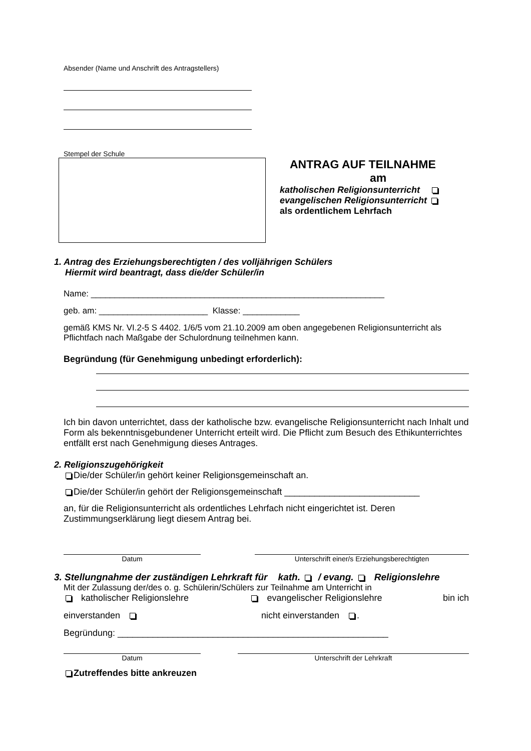Absender (Name und Anschrift des Antragstellers)
Stempel der Schule
ANTRAG AUF TEILNAHME
am
katholischen Religionsunterricht
evangelischen Religionsunterricht
als ordentlichem Lehrfach
1. Antrag des Erziehungsberechtigten / des volljährigen Schülers
Hiermit wird beantragt, dass die/der Schüler/in
Name: ______________________________________________________________
geb. am: _______________________ Klasse: ____________
gemäß KMS Nr. VI.2-5 S 4402. 1/6/5 vom 21.10.2009 am oben angegebenen Religionsunterricht als Pflichtfach nach Maßgabe der Schulordnung teilnehmen kann.
Begründung (für Genehmigung unbedingt erforderlich):
Ich bin davon unterrichtet, dass der katholische bzw. evangelische Religionsunterricht nach Inhalt und Form als bekenntnisgebundener Unterricht erteilt wird. Die Pflicht zum Besuch des Ethikunterrichtes entfällt erst nach Genehmigung dieses Antrages.
2. Religionszugehörigkeit
Die/der Schüler/in gehört keiner Religionsgemeinschaft an.
Die/der Schüler/in gehört der Religionsgemeinschaft ___________________________
an, für die Religionsunterricht als ordentliches Lehrfach nicht eingerichtet ist. Deren Zustimmungserklärung liegt diesem Antrag bei.
Datum Unterschrift einer/s Erziehungsberechtigten
3. Stellungnahme der zuständigen Lehrkraft für kath. / evang. Religionslehre
Mit der Zulassung der/des o. g. Schülerin/Schülers zur Teilnahme am Unterricht in
katholischer Religionslehre evangelischer Religionslehre bin ich
einverstanden nicht einverstanden .
Begründung: ______________________________________________________
Datum Unterschrift der Lehrkraft
Zutreffendes bitte ankreuzen